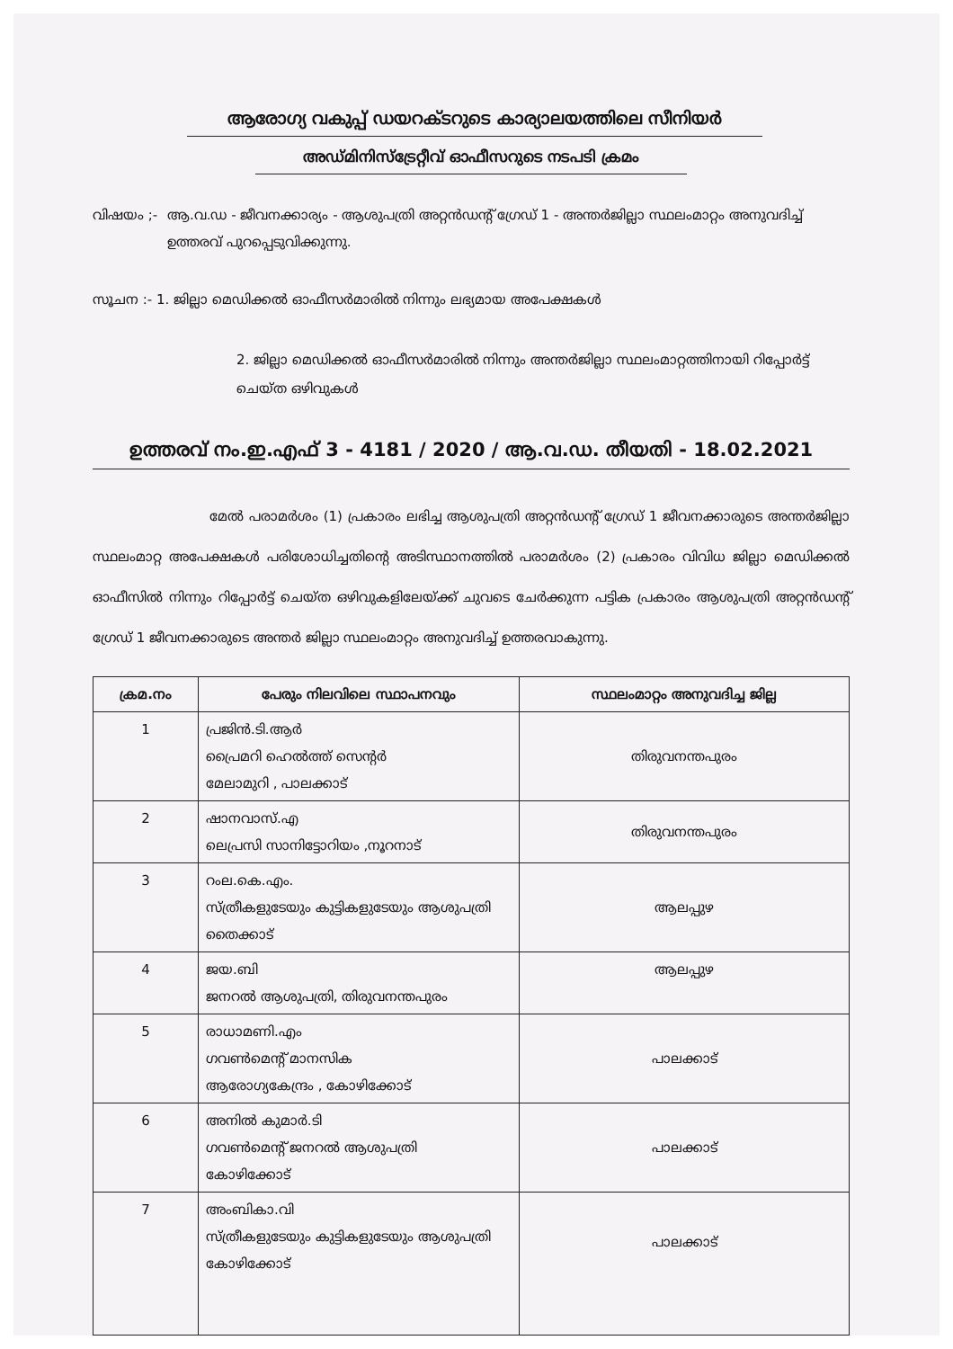ആരോഗ്യ വകുപ്പ് ഡയറക്ടറുടെ കാര്യാലയത്തിലെ സീനിയർ
അഡ്മിനിസ്ട്രേറ്റീവ് ഓഫീസറുടെ നടപടി ക്രമം
വിഷയം ;- ആ.വ.ഡ - ജീവനക്കാര്യം - ആശുപത്രി അറ്റൻഡന്റ് ഗ്രേഡ് 1 - അന്തർജില്ലാ സ്ഥലംമാറ്റം അനുവദിച്ച് ഉത്തരവ് പുറപ്പെടുവിക്കുന്നു.
സൂചന :- 1. ജില്ലാ മെഡിക്കൽ ഓഫീസർമാരിൽ നിന്നും ലഭ്യമായ അപേക്ഷകൾ
2. ജില്ലാ മെഡിക്കൽ ഓഫീസർമാരിൽ നിന്നും അന്തർജില്ലാ സ്ഥലംമാറ്റത്തിനായി റിപ്പോർട്ട് ചെയ്ത ഒഴിവുകൾ
ഉത്തരവ് നം.ഇ.എഫ് 3 - 4181 / 2020 / ആ.വ.ഡ. തീയതി - 18.02.2021
മേൽ പരാമർശം (1) പ്രകാരം ലഭിച്ച ആശുപത്രി അറ്റൻഡന്റ് ഗ്രേഡ് 1 ജീവനക്കാരുടെ അന്തർജില്ലാ സ്ഥലംമാറ്റ അപേക്ഷകൾ പരിശോധിച്ചതിന്റെ അടിസ്ഥാനത്തിൽ പരാമർശം (2) പ്രകാരം വിവിധ ജില്ലാ മെഡിക്കൽ ഓഫീസിൽ നിന്നും റിപ്പോർട്ട് ചെയ്ത ഒഴിവുകളിലേയ്ക്ക് ചുവടെ ചേർക്കുന്ന പട്ടിക പ്രകാരം ആശുപത്രി അറ്റൻഡന്റ് ഗ്രേഡ് 1 ജീവനക്കാരുടെ അന്തർ ജില്ലാ സ്ഥലംമാറ്റം അനുവദിച്ച് ഉത്തരവാകുന്നു.
| ക്രമ.നം | പേരും നിലവിലെ സ്ഥാപനവും | സ്ഥലംമാറ്റം അനുവദിച്ച ജില്ല |
| --- | --- | --- |
| 1 | പ്രജിൻ.ടി.ആർ പ്രൈമറി ഹെൽത്ത് സെന്റർ മേലാമുറി , പാലക്കാട് | തിരുവനന്തപുരം |
| 2 | ഷാനവാസ്.എ ലെപ്രസി സാനിട്ടോറിയം ,നൂറനാട് | തിരുവനന്തപുരം |
| 3 | റംല.കെ.എം. സ്ത്രീകളുടേയും കുട്ടികളുടേയും ആശുപത്രി തൈക്കാട് | ആലപ്പുഴ |
| 4 | ജയ.ബി ജനറൽ ആശുപത്രി, തിരുവനന്തപുരം | ആലപ്പുഴ |
| 5 | രാധാമണി.എം ഗവൺമെന്റ് മാനസിക ആരോഗ്യകേന്ദ്രം , കോഴിക്കോട് | പാലക്കാട് |
| 6 | അനിൽ കുമാർ.ടി ഗവൺമെന്റ് ജനറൽ ആശുപത്രി കോഴിക്കോട് | പാലക്കാട് |
| 7 | അംബികാ.വി സ്ത്രീകളുടേയും കുട്ടികളുടേയും ആശുപത്രി കോഴിക്കോട് | പാലക്കാട് |